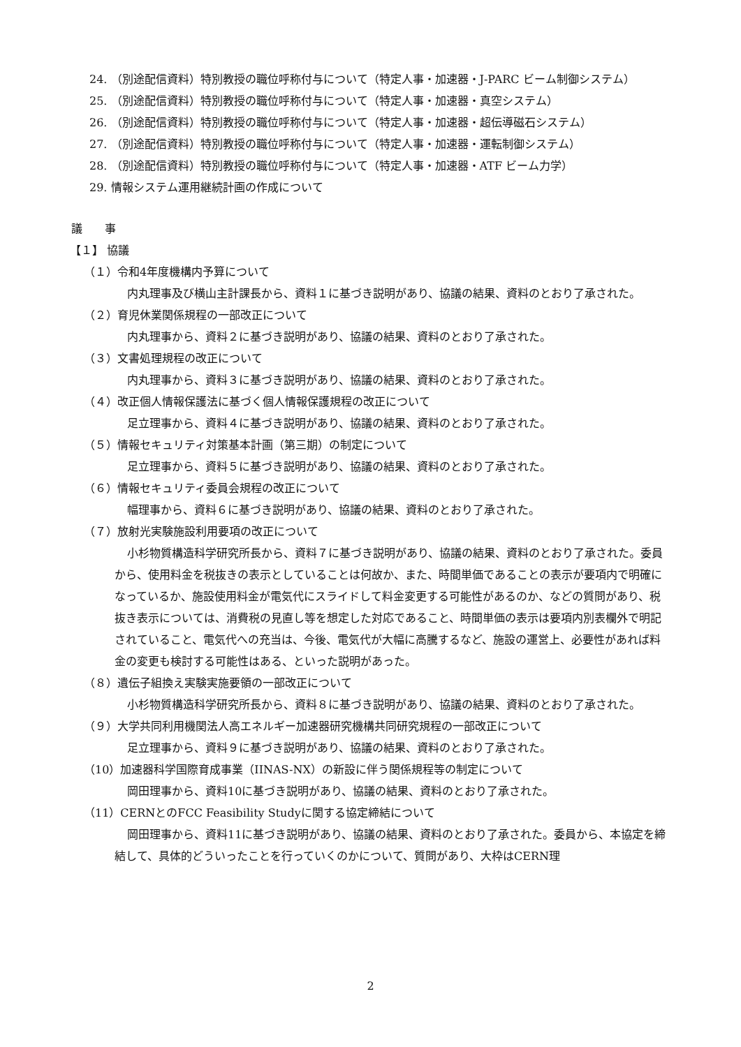24. （別途配信資料）特別教授の職位呼称付与について（特定人事・加速器・J-PARC ビーム制御システム）
25. （別途配信資料）特別教授の職位呼称付与について（特定人事・加速器・真空システム）
26. （別途配信資料）特別教授の職位呼称付与について（特定人事・加速器・超伝導磁石システム）
27. （別途配信資料）特別教授の職位呼称付与について（特定人事・加速器・運転制御システム）
28. （別途配信資料）特別教授の職位呼称付与について（特定人事・加速器・ATF ビーム力学）
29. 情報システム運用継続計画の作成について
議　　事
【１】 協議
（１）令和4年度機構内予算について
内丸理事及び横山主計課長から、資料１に基づき説明があり、協議の結果、資料のとおり了承された。
（２）育児休業関係規程の一部改正について
内丸理事から、資料２に基づき説明があり、協議の結果、資料のとおり了承された。
（３）文書処理規程の改正について
内丸理事から、資料３に基づき説明があり、協議の結果、資料のとおり了承された。
（４）改正個人情報保護法に基づく個人情報保護規程の改正について
足立理事から、資料４に基づき説明があり、協議の結果、資料のとおり了承された。
（５）情報セキュリティ対策基本計画（第三期）の制定について
足立理事から、資料５に基づき説明があり、協議の結果、資料のとおり了承された。
（６）情報セキュリティ委員会規程の改正について
幅理事から、資料６に基づき説明があり、協議の結果、資料のとおり了承された。
（７）放射光実験施設利用要項の改正について
小杉物質構造科学研究所長から、資料７に基づき説明があり、協議の結果、資料のとおり了承された。委員から、使用料金を税抜きの表示としていることは何故か、また、時間単価であることの表示が要項内で明確になっているか、施設使用料金が電気代にスライドして料金変更する可能性があるのか、などの質問があり、税抜き表示については、消費税の見直し等を想定した対応であること、時間単価の表示は要項内別表欄外で明記されていること、電気代への充当は、今後、電気代が大幅に高騰するなど、施設の運営上、必要性があれば料金の変更も検討する可能性はある、といった説明があった。
（８）遺伝子組換え実験実施要領の一部改正について
小杉物質構造科学研究所長から、資料８に基づき説明があり、協議の結果、資料のとおり了承された。
（９）大学共同利用機関法人高エネルギー加速器研究機構共同研究規程の一部改正について
足立理事から、資料９に基づき説明があり、協議の結果、資料のとおり了承された。
（10）加速器科学国際育成事業（IINAS-NX）の新設に伴う関係規程等の制定について
岡田理事から、資料10に基づき説明があり、協議の結果、資料のとおり了承された。
（11）CERNとのFCC Feasibility Studyに関する協定締結について
岡田理事から、資料11に基づき説明があり、協議の結果、資料のとおり了承された。委員から、本協定を締結して、具体的どういったことを行っていくのかについて、質問があり、大枠はCERN理
2